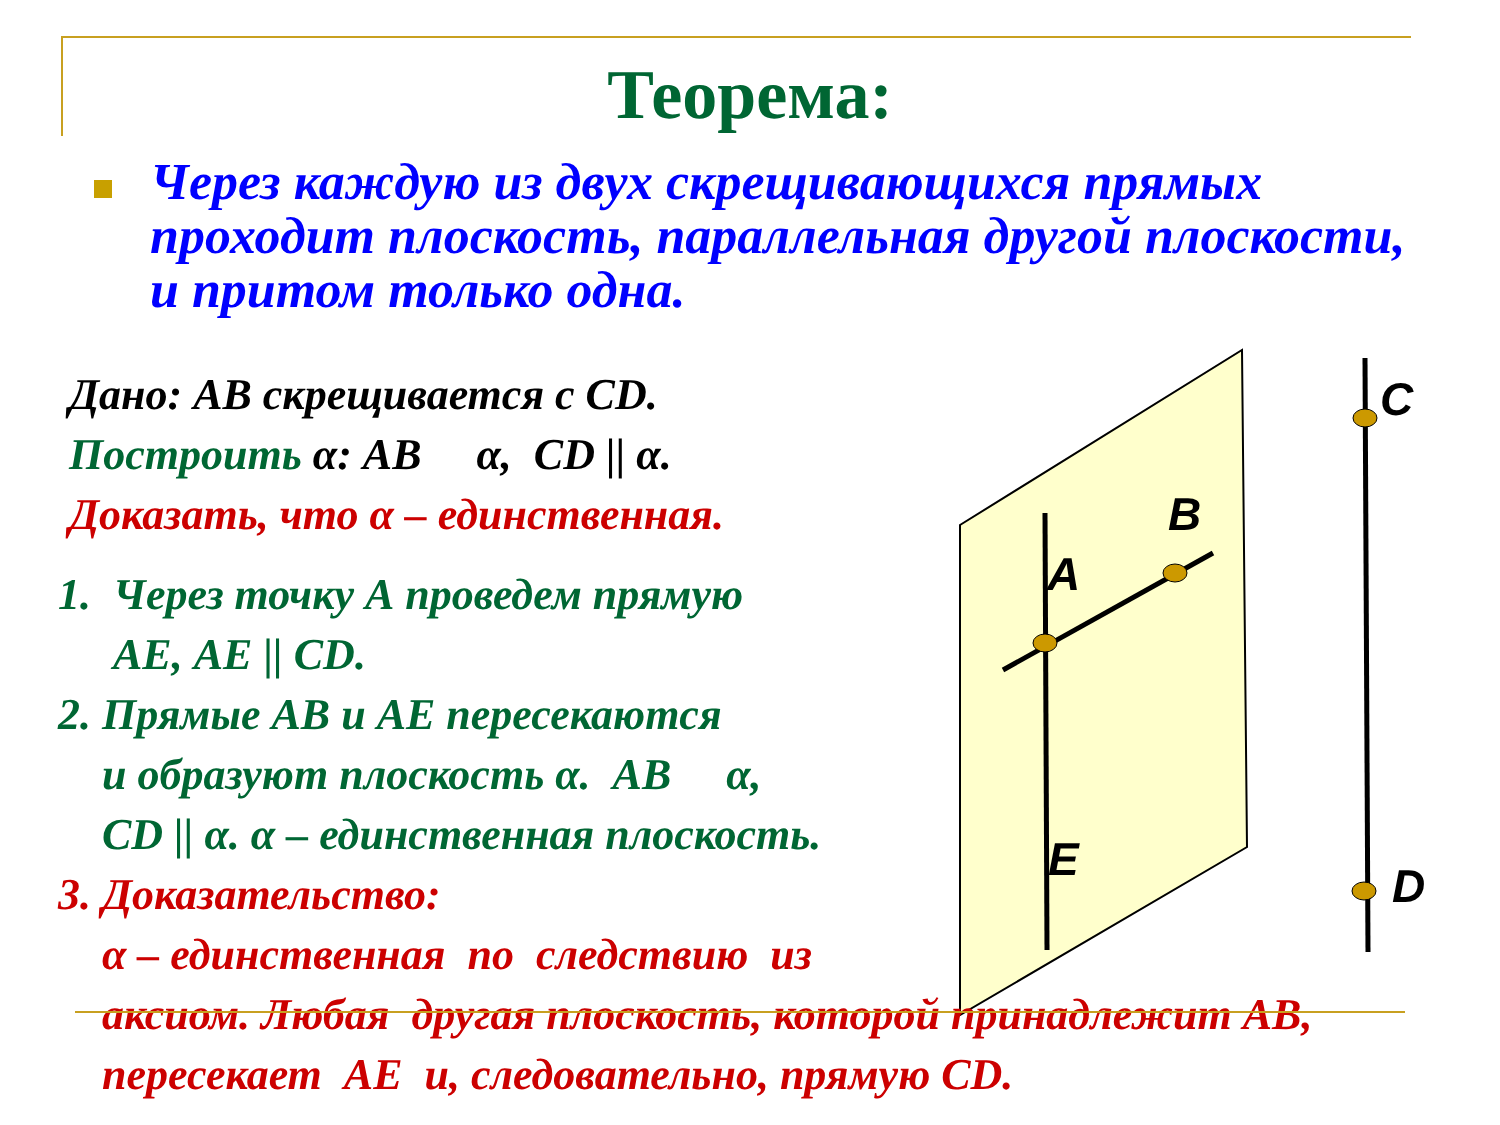Теорема:
Через каждую из двух скрещивающихся прямых проходит плоскость, параллельная другой плоскости, и притом только одна.
A
B
E
C
D
Дано: АВ скрещивается с CD.
Построить α: АВ α, CD || α.
Доказать, что α – единственная.
1. Через точку А проведем прямую
АЕ, АЕ || CD.
2. Прямые АВ и АЕ пересекаются
и образуют плоскость α. АВ α,
CD || α. α – единственная плоскость.
3. Доказательство:
α – единственная по следствию из
аксиом. Любая другая плоскость, которой принадлежит АВ,
пересекает АЕ и, следовательно, прямую CD.